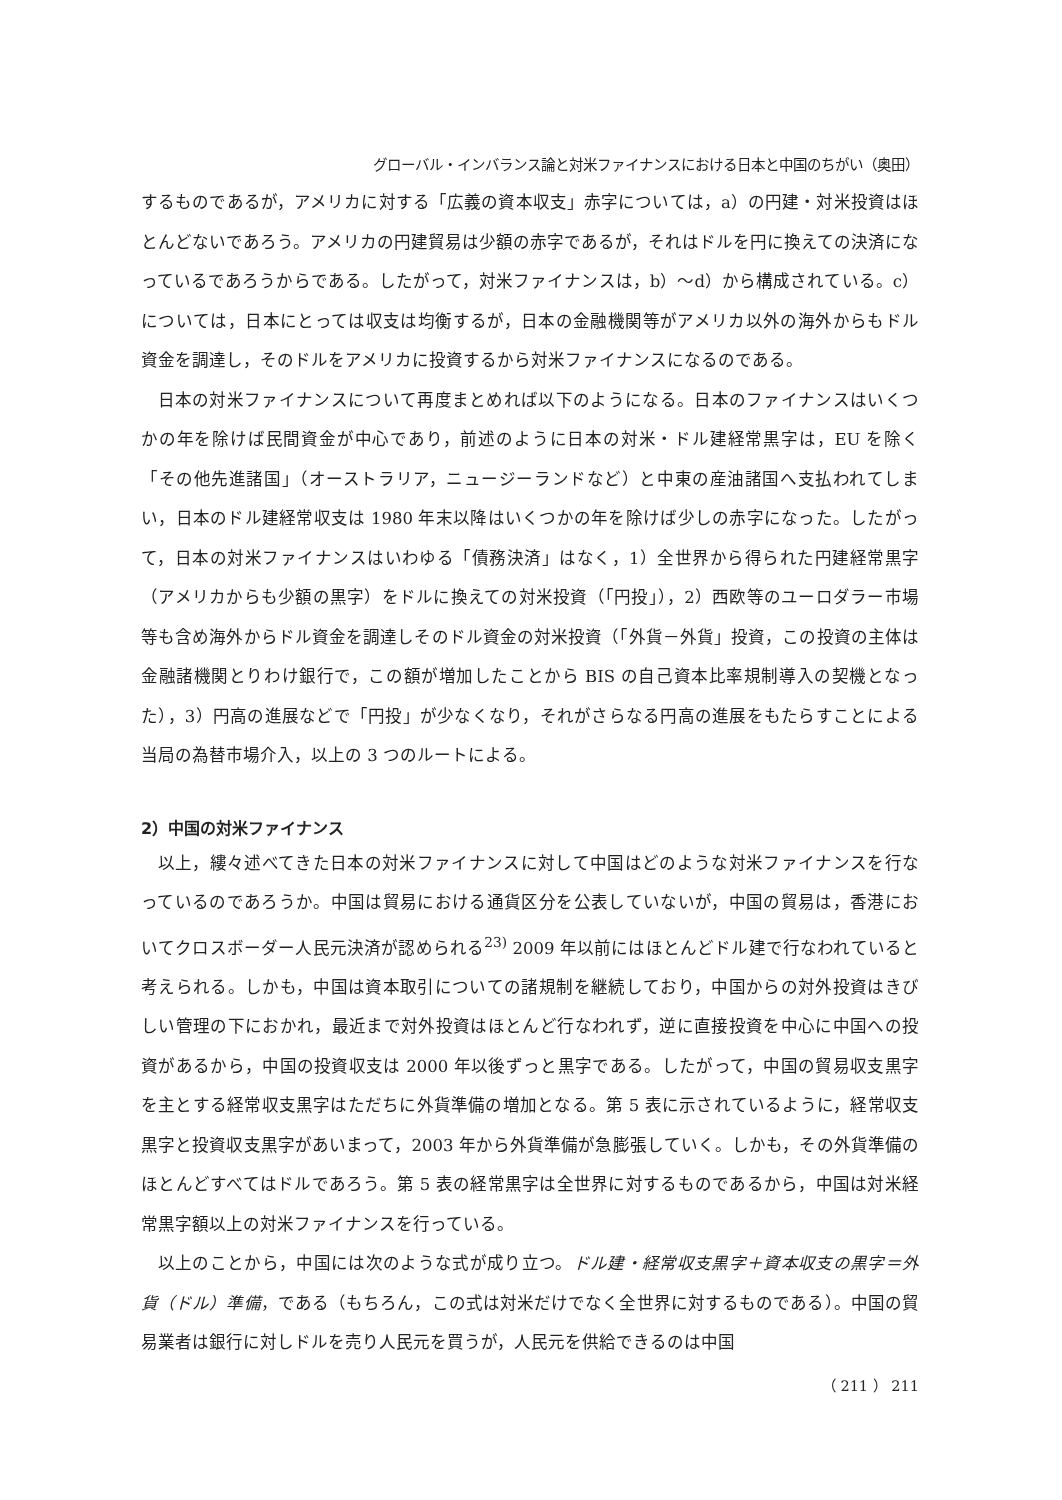グローバル・インバランス論と対米ファイナンスにおける日本と中国のちがい（奥田）
するものであるが，アメリカに対する「広義の資本収支」赤字については，a）の円建・対米投資はほとんどないであろう。アメリカの円建貿易は少額の赤字であるが，それはドルを円に換えての決済になっているであろうからである。したがって，対米ファイナンスは，b）～d）から構成されている。c）については，日本にとっては収支は均衡するが，日本の金融機関等がアメリカ以外の海外からもドル資金を調達し，そのドルをアメリカに投資するから対米ファイナンスになるのである。
日本の対米ファイナンスについて再度まとめれば以下のようになる。日本のファイナンスはいくつかの年を除けば民間資金が中心であり，前述のように日本の対米・ドル建経常黒字は，EU を除く「その他先進諸国」（オーストラリア，ニュージーランドなど）と中東の産油諸国へ支払われてしまい，日本のドル建経常収支は 1980 年末以降はいくつかの年を除けば少しの赤字になった。したがって，日本の対米ファイナンスはいわゆる「債務決済」はなく，1）全世界から得られた円建経常黒字（アメリカからも少額の黒字）をドルに換えての対米投資（「円投」），2）西欧等のユーロダラー市場等も含め海外からドル資金を調達しそのドル資金の対米投資（「外貨－外貨」投資，この投資の主体は金融諸機関とりわけ銀行で，この額が増加したことから BIS の自己資本比率規制導入の契機となった），3）円高の進展などで「円投」が少なくなり，それがさらなる円高の進展をもたらすことによる当局の為替市場介入，以上の 3 つのルートによる。
2）中国の対米ファイナンス
以上，縷々述べてきた日本の対米ファイナンスに対して中国はどのような対米ファイナンスを行なっているのであろうか。中国は貿易における通貨区分を公表していないが，中国の貿易は，香港においてクロスボーダー人民元決済が認められる<sup>23)</sup> 2009 年以前にはほとんどドル建で行なわれていると考えられる。しかも，中国は資本取引についての諸規制を継続しており，中国からの対外投資はきびしい管理の下におかれ，最近まで対外投資はほとんど行なわれず，逆に直接投資を中心に中国への投資があるから，中国の投資収支は 2000 年以後ずっと黒字である。したがって，中国の貿易収支黒字を主とする経常収支黒字はただちに外貨準備の増加となる。第 5 表に示されているように，経常収支黒字と投資収支黒字があいまって，2003 年から外貨準備が急膨張していく。しかも，その外貨準備のほとんどすべてはドルであろう。第 5 表の経常黒字は全世界に対するものであるから，中国は対米経常黒字額以上の対米ファイナンスを行っている。
以上のことから，中国には次のような式が成り立つ。ドル建・経常収支黒字＋資本収支の黒字＝外貨（ドル）準備，である（もちろん，この式は対米だけでなく全世界に対するものである）。中国の貿易業者は銀行に対しドルを売り人民元を買うが，人民元を供給できるのは中国
（ 211 ） 211